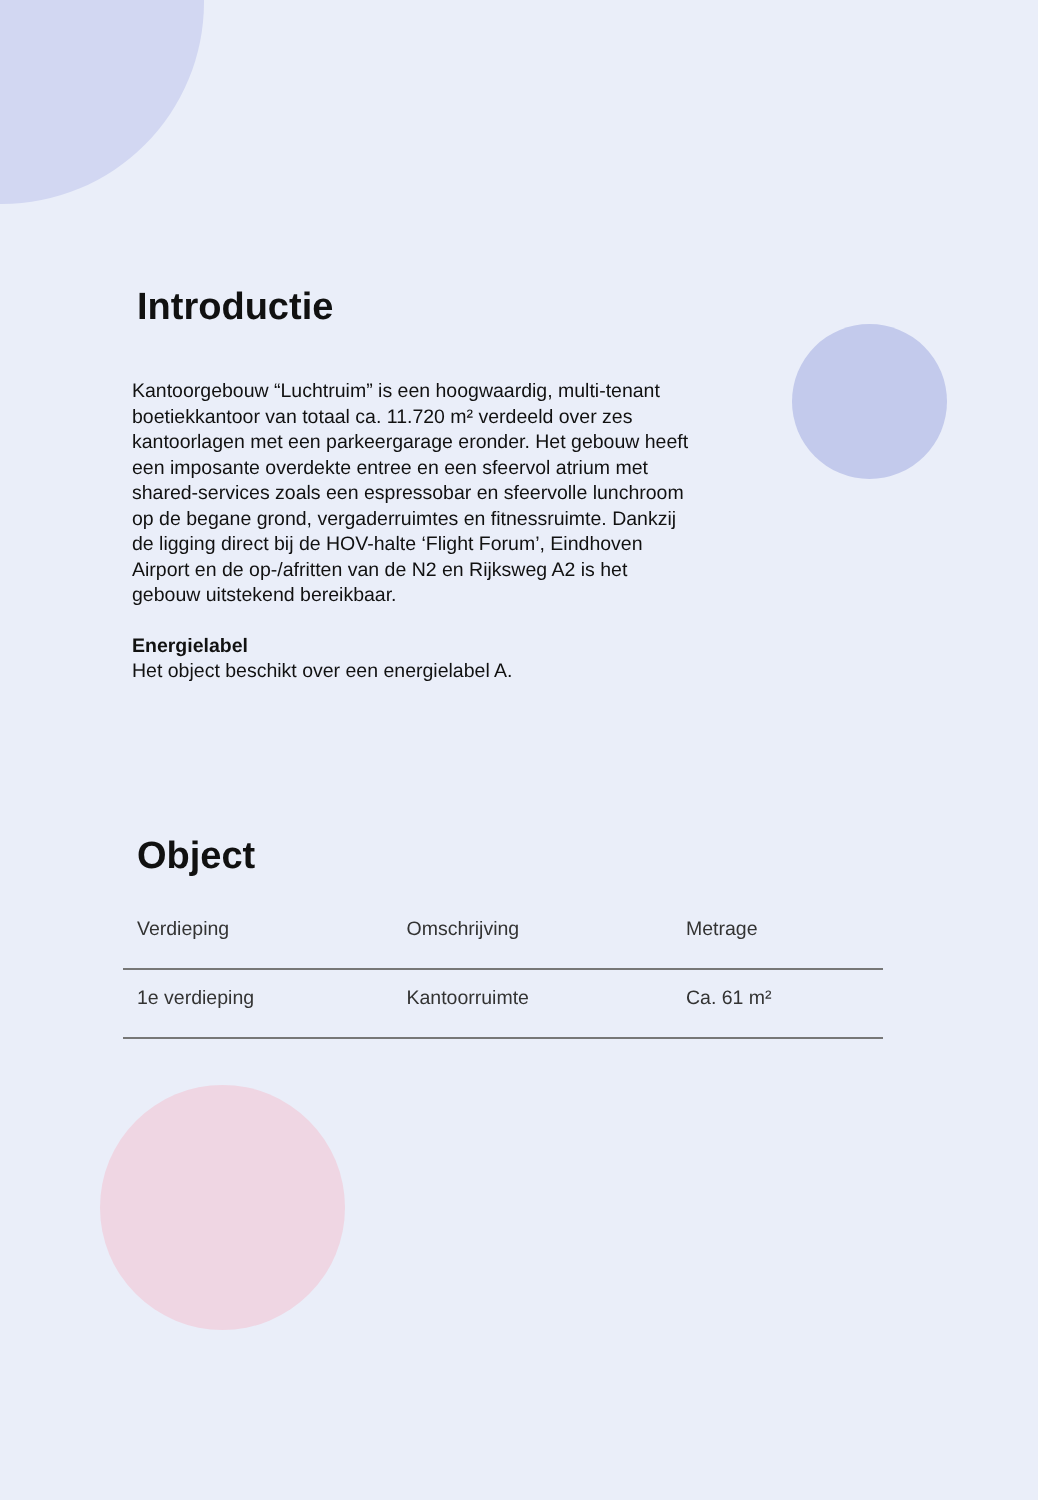Introductie
Kantoorgebouw “Luchtruim” is een hoogwaardig, multi-tenant boetiekkantoor van totaal ca. 11.720 m² verdeeld over zes kantoorlagen met een parkeergarage eronder. Het gebouw heeft een imposante overdekte entree en een sfeervol atrium met shared-services zoals een espressobar en sfeervolle lunchroom op de begane grond, vergaderruimtes en fitnessruimte. Dankzij de ligging direct bij de HOV-halte ‘Flight Forum’, Eindhoven Airport en de op-/afritten van de N2 en Rijksweg A2 is het gebouw uitstekend bereikbaar.
Energielabel
Het object beschikt over een energielabel A.
Object
| Verdieping | Omschrijving | Metrage |
| --- | --- | --- |
| 1e verdieping | Kantoorruimte | Ca. 61 m² |